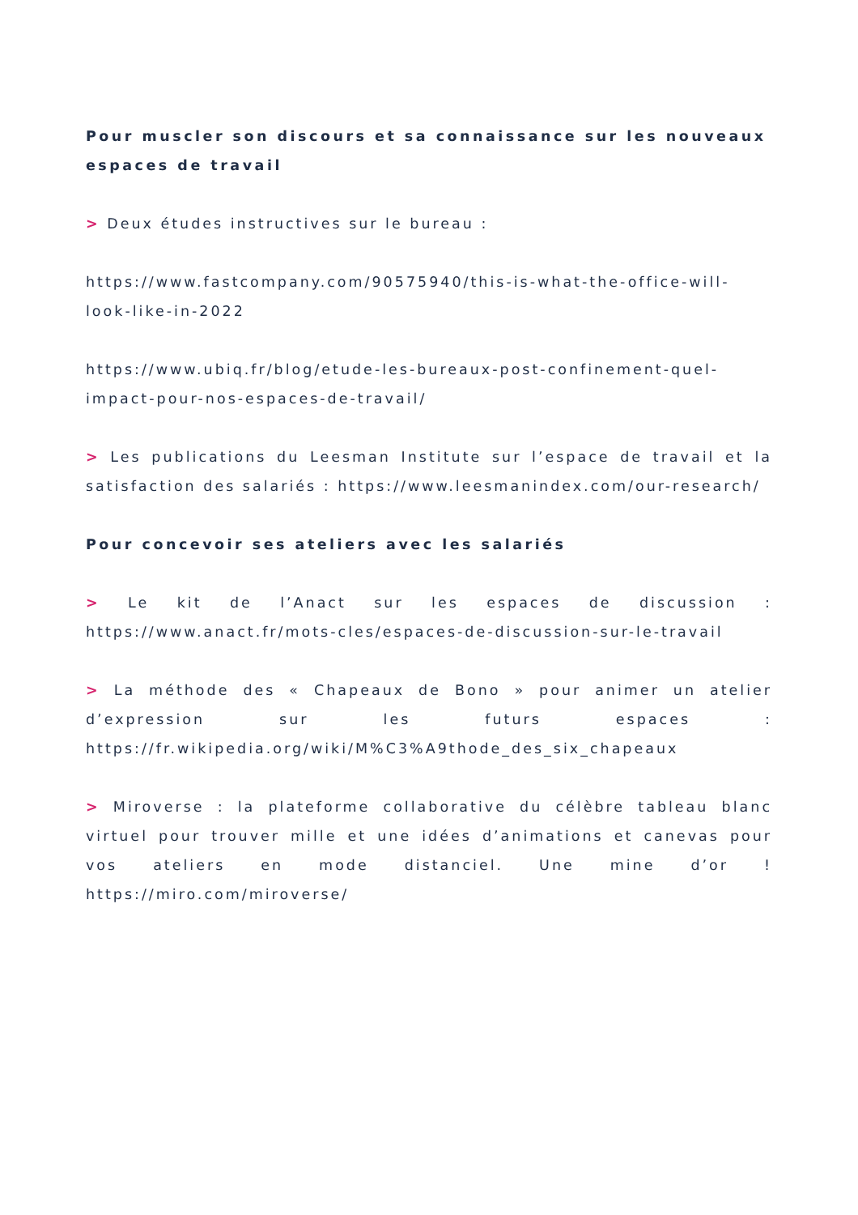Pour muscler son discours et sa connaissance sur les nouveaux espaces de travail
> Deux études instructives sur le bureau :
https://www.fastcompany.com/90575940/this-is-what-the-office-will-look-like-in-2022
https://www.ubiq.fr/blog/etude-les-bureaux-post-confinement-quel-impact-pour-nos-espaces-de-travail/
> Les publications du Leesman Institute sur l’espace de travail et la satisfaction des salariés : https://www.leesmanindex.com/our-research/
Pour concevoir ses ateliers avec les salariés
> Le kit de l’Anact sur les espaces de discussion : https://www.anact.fr/mots-cles/espaces-de-discussion-sur-le-travail
> La méthode des « Chapeaux de Bono » pour animer un atelier d’expression sur les futurs espaces : https://fr.wikipedia.org/wiki/M%C3%A9thode_des_six_chapeaux
> Miroverse : la plateforme collaborative du célèbre tableau blanc virtuel pour trouver mille et une idées d’animations et canevas pour vos ateliers en mode distanciel. Une mine d’or ! https://miro.com/miroverse/